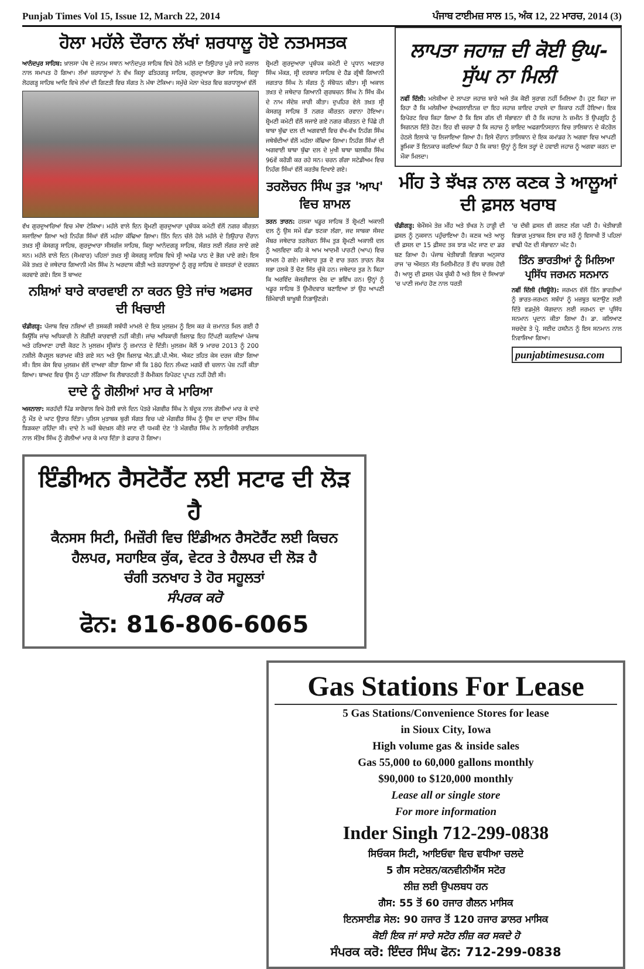Punjab Times Vol 15, Issue 12, March 22, 2014 ਪੰਜਾਬ ਟਾਈਮਜ਼ ਸਾਲ 15, ਅੰਕ 12, 22 ਮਾਰਚ, 2014 (3)
ਹੋਲਾ ਮਹੱਲੇ ਦੌਰਾਨ ਲੱਖਾਂ ਸ਼ਰਧਾਲੂ ਹੋਏ ਨਤਮਸਤਕ
ਆਨੰਦਪੁਰ ਸਾਹਿਬ: ਖ਼ਾਲਸਾ ਪੰਥ ਦੇ ਜਨਮ ਸਥਾਨ ਆਨੰਦਪੁਰ ਸਾਹਿਬ ਵਿਖੇ ਹੋਲੇ ਮਹੱਲੇ ਦਾ ਤਿਉਹਾਰ ਪੂਰੇ ਜਾਹੋ ਜਲਾਲ ਨਾਲ ਸਮਾਪਤ ਹੋ ਗਿਆ। ਲੱਖਾਂ ਸ਼ਰਧਾਲੂਆਂ ਨੇ ਵੱਖ ਕਿਲ੍ਹਾ ਫਤਿਹਗੜ੍ਹ ਸਾਹਿਬ, ਗੁਰਦੁਆਰਾ ਭੋਰਾ ਸਾਹਿਬ, ਕਿਲ੍ਹਾ ਲੋਹਗੜ੍ਹ ਸਾਹਿਬ ਆਦਿ ਵਿਖੇ ਲੱਖਾਂ ਦੀ ਗਿਣਤੀ ਵਿਚ ਸੰਗਤ ਨੇ ਮੱਥਾ ਟੇਕਿਆ। ਸਮੁੱਚੇ ਮੇਲਾ ਖੇਤਰ ਵਿਚ ਸ਼ਰਧਾਲੂਆਂ ਵੱਲੋਂ
ਵੱਖ ਗੁਰਦੁਆਰਿਆਂ ਵਿਚ ਮੱਥਾ ਟੇਕਿਆ। ਮਹੱਲੇ ਵਾਲੇ ਦਿਨ ਸ਼੍ਰੋਮਣੀ ਗੁਰਦੁਆਰਾ ਪ੍ਰਬੰਧਕ ਕਮੇਟੀ ਵੱਲੋਂ ਨਗਰ ਕੀਰਤਨ ਸਜਾਇਆ ਗਿਆ ਅਤੇ ਨਿਹੰਗ ਸਿੰਘਾਂ ਵੱਲੋਂ ਮਹੱਲਾ ਕੱਢਿਆ ਗਿਆ। ਤਿੰਨ ਦਿਨ ਚੱਲੇ ਹੋਲੇ ਮਹੱਲੇ ਦੇ ਤਿਉਹਾਰ ਦੌਰਾਨ ਤਖ਼ਤ ਸ੍ਰੀ ਕੇਸਗੜ੍ਹ ਸਾਹਿਬ, ਗੁਰਦੁਆਰਾ ਸੀਸਗੰਜ ਸਾਹਿਬ, ਕਿਲ੍ਹਾ ਆਨੰਦਗੜ੍ਹ ਸਾਹਿਬ, ਸੰਗਤ ਲਈ ਲੰਗਰ ਲਾਏ ਗਏ ਸਨ। ਮਹੱਲੇ ਵਾਲੇ ਦਿਨ (ਸੋਮਵਾਰ) ਪਹਿਲਾਂ ਤਖ਼ਤ ਸ੍ਰੀ ਕੇਸਗੜ੍ਹ ਸਾਹਿਬ ਵਿਖੇ ਸ੍ਰੀ ਅਖੰਡ ਪਾਠ ਦੇ ਭੋਗ ਪਾਏ ਗਏ। ਇਸ ਮੌਕੇ ਤਖ਼ਤ ਦੇ ਜਥੇਦਾਰ ਗਿਆਨੀ ਮੱਲ ਸਿੰਘ ਨੇ ਅਰਦਾਸ ਕੀਤੀ ਅਤੇ ਸ਼ਰਧਾਲੂਆਂ ਨੂੰ ਗੁਰੂ ਸਾਹਿਬ ਦੇ ਸ਼ਸਤਰਾਂ ਦੇ ਦਰਸ਼ਨ ਕਰਵਾਏ ਗਏ। ਇਸ ਤੋਂ ਬਾਅਦ
ਨਸ਼ਿਆਂ ਬਾਰੇ ਕਾਰਵਾਈ ਨਾ ਕਰਨ ਉਤੇ ਜਾਂਚ ਅਫਸਰ ਦੀ ਖਿਚਾਈ
ਚੰਡੀਗੜ੍ਹ: ਪੰਜਾਬ ਵਿਚ ਨਸ਼ਿਆਂ ਦੀ ਤਸਕਰੀ ਸਬੰਧੀ ਮਾਮਲੇ ਦੇ ਇਕ ਮੁਲਜ਼ਮ ਨੂੰ ਇਸ ਕਰ ਕੇ ਜ਼ਮਾਨਤ ਮਿਲ ਗਈ ਹੈ ਕਿਉਂਕਿ ਜਾਂਚ ਅਧਿਕਾਰੀ ਨੇ ਲੋੜੀਂਦੀ ਕਾਰਵਾਈ ਨਹੀਂ ਕੀਤੀ। ਜਾਂਚ ਅਧਿਕਾਰੀ ਖ਼ਿਲਾਫ਼ ਇਹ ਟਿੱਪਣੀ ਕਰਦਿਆਂ ਪੰਜਾਬ ਅਤੇ ਹਰਿਆਣਾ ਹਾਈ ਕੋਰਟ ਨੇ ਮੁਲਜ਼ਮ ਸ੍ਰੀਕਾਂਤ ਨੂੰ ਜ਼ਮਾਨਤ ਦੇ ਦਿੱਤੀ। ਮੁਲਜ਼ਮ ਕੋਲੋਂ 9 ਮਾਰਚ 2013 ਨੂੰ 200 ਨਸ਼ੀਲੇ ਕੈਪਸੂਲ ਬਰਾਮਦ ਕੀਤੇ ਗਏ ਸਨ ਅਤੇ ਉਸ ਖ਼ਿਲਾਫ਼ ਐਨ.ਡੀ.ਪੀ.ਐਸ. ਐਕਟ ਤਹਿਤ ਕੇਸ ਦਰਜ ਕੀਤਾ ਗਿਆ ਸੀ। ਇਸ ਕੇਸ ਵਿਚ ਮੁਲਜ਼ਮ ਵੱਲੋਂ ਦਾਅਵਾ ਕੀਤਾ ਗਿਆ ਸੀ ਕਿ 180 ਦਿਨ ਲੰਘਣ ਮਗਰੋਂ ਵੀ ਚਲਾਨ ਪੇਸ਼ ਨਹੀਂ ਕੀਤਾ ਗਿਆ। ਬਾਅਦ ਵਿਚ ਉਸ ਨੂੰ ਪਤਾ ਲੱਗਿਆ ਕਿ ਲੈਬਾਰਟਰੀ ਤੋਂ ਕੈਮੀਕਲ ਰਿਪੋਰਟ ਪ੍ਰਾਪਤ ਨਹੀਂ ਹੋਈ ਸੀ।
ਦਾਦੇ ਨੂੰ ਗੋਲੀਆਂ ਮਾਰ ਕੇ ਮਾਰਿਆ
ਅਜਨਾਲਾ: ਸਰਹੱਦੀ ਪਿੰਡ ਸਾਰੋਵਾਲ ਵਿਖੇ ਹੋਲੀ ਵਾਲੇ ਦਿਨ ਪੋਤਰੇ ਮੰਗਵੀਰ ਸਿੰਘ ਨੇ ਬੰਦੂਕ ਨਾਲ ਗੋਲੀਆਂ ਮਾਰ ਕੇ ਦਾਦੇ ਨੂੰ ਮੌਤ ਦੇ ਘਾਟ ਉਤਾਰ ਦਿੱਤਾ। ਪੁਲਿਸ ਮੁਤਾਬਕ ਬੁਰੀ ਸੰਗਤ ਵਿਚ ਪਏ ਮੰਗਵੀਰ ਸਿੰਘ ਨੂੰ ਉਸ ਦਾ ਦਾਦਾ ਸੰਤੋਖ ਸਿੰਘ ਝਿੜਕਦਾ ਰਹਿੰਦਾ ਸੀ। ਦਾਦੇ ਨੇ ਘਰੋਂ ਬੇਦਖ਼ਲ ਕੀਤੇ ਜਾਣ ਦੀ ਧਮਕੀ ਦੇਣ 'ਤੇ ਮੰਗਵੀਰ ਸਿੰਘ ਨੇ ਲਾਇਸੰਸੀ ਰਾਈਫਲ ਨਾਲ ਸੰਤੋਖ ਸਿੰਘ ਨੂੰ ਗੋਲੀਆਂ ਮਾਰ ਕੇ ਮਾਰ ਦਿੱਤਾ ਤੇ ਫਰਾਰ ਹੋ ਗਿਆ।
ਸ਼੍ਰੋਮਣੀ ਗੁਰਦੁਆਰਾ ਪ੍ਰਬੰਧਕ ਕਮੇਟੀ ਦੇ ਪ੍ਰਧਾਨ ਅਵਤਾਰ ਸਿੰਘ ਮੱਕੜ, ਸ੍ਰੀ ਦਰਬਾਰ ਸਾਹਿਬ ਦੇ ਹੈਡ ਗ੍ਰੰਥੀ ਗਿਆਨੀ ਜਗਤਾਰ ਸਿੰਘ ਨੇ ਸੰਗਤ ਨੂੰ ਸੰਬੋਧਨ ਕੀਤਾ। ਸ੍ਰੀ ਅਕਾਲ ਤਖ਼ਤ ਦੇ ਜਥੇਦਾਰ ਗਿਆਨੀ ਗੁਰਬਚਨ ਸਿੰਘ ਨੇ ਸਿੱਖ ਕੌਮ ਦੇ ਨਾਮ ਸੰਦੇਸ਼ ਜਾਰੀ ਕੀਤਾ। ਦੁਪਹਿਰ ਵੇਲੇ ਤਖ਼ਤ ਸ੍ਰੀ ਕੇਸਗੜ੍ਹ ਸਾਹਿਬ ਤੋਂ ਨਗਰ ਕੀਰਤਨ ਰਵਾਨਾ ਹੋਇਆ। ਸ਼੍ਰੋਮਣੀ ਕਮੇਟੀ ਵੱਲੋਂ ਸਜਾਏ ਗਏ ਨਗਰ ਕੀਰਤਨ ਦੇ ਪਿੱਛੇ ਹੀ ਬਾਬਾ ਬੁੱਢਾ ਦਲ ਦੀ ਅਗਵਾਈ ਵਿਚ ਵੱਖ-ਵੱਖ ਨਿਹੰਗ ਸਿੰਘ ਜਥੇਬੰਦੀਆਂ ਵੱਲੋਂ ਮਹੱਲਾ ਕੱਢਿਆ ਗਿਆ। ਨਿਹੰਗ ਸਿੰਘਾਂ ਦੀ ਅਗਵਾਈ ਬਾਬਾ ਬੁੱਢਾ ਦਲ ਦੇ ਮੁਖੀ ਬਾਬਾ ਬਲਬੀਰ ਸਿੰਘ 96ਵੇਂ ਕਰੋੜੀ ਕਰ ਰਹੇ ਸਨ। ਚਰਨ ਗੰਗਾ ਸਟੇਡੀਅਮ ਵਿਚ ਨਿਹੰਗ ਸਿੰਘਾਂ ਵੱਲੋਂ ਕਰਤੱਬ ਦਿਖਾਏ ਗਏ।
ਤਰਲੋਚਨ ਸਿੰਘ ਤੁੜ 'ਆਪ' ਵਿਚ ਸ਼ਾਮਲ
ਤਰਨ ਤਾਰਨ: ਹਲਕਾ ਖਡੂਰ ਸਾਹਿਬ ਤੋਂ ਸ਼੍ਰੋਮਣੀ ਅਕਾਲੀ ਦਲ ਨੂੰ ਉਸ ਸਮੇਂ ਵੱਡਾ ਝਟਕਾ ਲੱਗਾ, ਜਦ ਸਾਬਕਾ ਸੰਸਦ ਮੈਂਬਰ ਜਥੇਦਾਰ ਤਰਲੋਚਨ ਸਿੰਘ ਤੁੜ ਸ਼੍ਰੋਮਣੀ ਅਕਾਲੀ ਦਲ ਨੂੰ ਅਲਵਿਦਾ ਕਹਿ ਕੇ ਆਮ ਆਦਮੀ ਪਾਰਟੀ (ਆਪ) ਵਿਚ ਸ਼ਾਮਲ ਹੋ ਗਏ। ਜਥੇਦਾਰ ਤੁੜ ਦੋ ਵਾਰ ਤਰਨ ਤਾਰਨ ਲੋਕ ਸਭਾ ਹਲਕੇ ਤੋਂ ਚੋਣ ਜਿੱਤ ਚੁੱਕੇ ਹਨ। ਜਥੇਦਾਰ ਤੁੜ ਨੇ ਕਿਹਾ ਕਿ ਅਰਵਿੰਦ ਕੇਜਰੀਵਾਲ ਦੇਸ਼ ਦਾ ਭਵਿੱਖ ਹਨ। ਉਨ੍ਹਾਂ ਨੂੰ ਖਡੂਰ ਸਾਹਿਬ ਤੋਂ ਉਮੀਦਵਾਰ ਬਣਾਇਆ ਤਾਂ ਉਹ ਆਪਣੀ ਜ਼ਿੰਮੇਵਾਰੀ ਬਾਖ਼ੂਬੀ ਨਿਭਾਉਣਗੇ।
ਇੰਡੀਅਨ ਰੈਸਟੋਰੈਂਟ ਲਈ ਸਟਾਫ ਦੀ ਲੋੜ ਹੈ
ਕੈਨਸਸ ਸਿਟੀ, ਮਿਜ਼ੌਰੀ ਵਿਚ ਇੰਡੀਅਨ ਰੈਸਟੋਰੈਂਟ ਲਈ ਕਿਚਨ ਹੈਲਪਰ, ਸਹਾਇਕ ਕੁੱਕ, ਵੇਟਰ ਤੇ ਹੈਲਪਰ ਦੀ ਲੋੜ ਹੈ
ਚੰਗੀ ਤਨਖਾਹ ਤੇ ਹੋਰ ਸਹੂਲਤਾਂ
ਸੰਪਰਕ ਕਰੋ
ਫੋਨ: 816-806-6065
ਲਾਪਤਾ ਜਹਾਜ਼ ਦੀ ਕੋਈ ਉਘ-ਸੁੱਘ ਨਾ ਮਿਲੀ
ਨਵੀਂ ਦਿੱਲੀ: ਮਲੇਸ਼ੀਆ ਦੇ ਲਾਪਤਾ ਜਹਾਜ਼ ਬਾਰੇ ਅਜੇ ਤੱਕ ਕੋਈ ਸੁਰਾਗ ਨਹੀਂ ਮਿਲਿਆ ਹੈ। ਹੁਣ ਕਿਹਾ ਜਾ ਰਿਹਾ ਹੈ ਕਿ ਮਲੇਸ਼ੀਆ ਏਅਰਲਾਈਨਜ਼ ਦਾ ਇਹ ਜਹਾਜ਼ ਸ਼ਾਇਦ ਹਾਦਸੇ ਦਾ ਸ਼ਿਕਾਰ ਨਹੀਂ ਹੋਇਆ। ਇਕ ਰਿਪੋਰਟ ਵਿਚ ਕਿਹਾ ਗਿਆ ਹੈ ਕਿ ਇਸ ਗੱਲ ਦੀ ਸੰਭਾਵਨਾ ਵੀ ਹੈ ਕਿ ਜਹਾਜ਼ ਨੇ ਜ਼ਮੀਨ ਤੋਂ ਉਪਗ੍ਰਹਿ ਨੂੰ ਸਿਗਨਲ ਦਿੱਤੇ ਹੋਣ। ਇਹ ਵੀ ਚਰਚਾ ਹੈ ਕਿ ਜਹਾਜ਼ ਨੂੰ ਸ਼ਾਇਦ ਅਫਗਾਨਿਸਤਾਨ ਵਿਚ ਤਾਲਿਬਾਨ ਦੇ ਕੰਟਰੋਲ ਹੇਠਲੇ ਇਲਾਕੇ 'ਚ ਲਿਜਾਇਆ ਗਿਆ ਹੈ। ਇਸੇ ਦੌਰਾਨ ਤਾਲਿਬਾਨ ਦੇ ਇਕ ਕਮਾਂਡਰ ਨੇ ਅਗਵਾ ਵਿਚ ਆਪਣੀ ਭੂਮਿਕਾ ਤੋਂ ਇਨਕਾਰ ਕਰਦਿਆਂ ਕਿਹਾ ਹੈ ਕਿ ਕਾਸ਼! ਉਨ੍ਹਾਂ ਨੂੰ ਇਸ ਤਰ੍ਹਾਂ ਦੇ ਹਵਾਈ ਜਹਾਜ਼ ਨੂੰ ਅਗਵਾ ਕਰਨ ਦਾ ਮੌਕਾ ਮਿਲਦਾ।
ਮੀਂਹ ਤੇ ਝੱਖੜ ਨਾਲ ਕਣਕ ਤੇ ਆਲੂਆਂ ਦੀ ਫ਼ਸਲ ਖਰਾਬ
ਚੰਡੀਗੜ੍ਹ: ਬੇਮੌਸਮੇ ਤੇਜ਼ ਮੀਂਹ ਅਤੇ ਝੱਖੜ ਨੇ ਹਾੜ੍ਹੀ ਦੀ ਫ਼ਸਲ ਨੂੰ ਨੁਕਸਾਨ ਪਹੁੰਚਾਇਆ ਹੈ। ਕਣਕ ਅਤੇ ਆਲੂ ਦੀ ਫ਼ਸਲ ਦਾ 15 ਫ਼ੀਸਦ ਤਕ ਝਾੜ ਘੱਟ ਜਾਣ ਦਾ ਡਰ ਬਣ ਗਿਆ ਹੈ। ਪੰਜਾਬ ਖੇਤੀਬਾੜੀ ਵਿਭਾਗ ਅਨੁਸਾਰ ਰਾਜ 'ਚ ਔਸਤਨ ਸੱਤ ਮਿਲੀਮੀਟਰ ਤੋਂ ਵੱਧ ਬਾਰਸ਼ ਹੋਈ ਹੈ। ਆਲੂ ਦੀ ਫ਼ਸਲ ਪੱਕ ਚੁੱਕੀ ਹੈ ਅਤੇ ਇਸ ਦੇ ਸਿਆੜਾਂ 'ਚ ਪਾਣੀ ਜਮਾਂਹ ਹੋਣ ਨਾਲ ਧਰਤੀ
'ਚ ਦੱਬੀ ਫ਼ਸਲ ਵੀ ਗਲਣ ਲੱਗ ਪਈ ਹੈ। ਖੇਤੀਬਾੜੀ ਵਿਭਾਗ ਮੁਤਾਬਕ ਇਸ ਵਾਰ ਸਰੋਂ ਨੂੰ ਵਿਸਾਖੀ ਤੋਂ ਪਹਿਲਾਂ ਵਾਢੀ ਪੈਣ ਦੀ ਸੰਭਾਵਨਾ ਘੱਟ ਹੈ।
ਤਿੰਨ ਭਾਰਤੀਆਂ ਨੂੰ ਮਿਲਿਆ ਪ੍ਰਸਿੱਧ ਜਰਮਨ ਸਨਮਾਨ
ਨਵੀਂ ਦਿੱਲੀ (ਬਿਊਰੋ): ਜਰਮਨ ਵੱਲੋਂ ਤਿੰਨ ਭਾਰਤੀਆਂ ਨੂੰ ਭਾਰਤ-ਜਰਮਨ ਸਬੰਧਾਂ ਨੂੰ ਮਜ਼ਬੂਤ ਬਣਾਉਣ ਲਈ ਦਿੱਤੇ ਵਡਮੁੱਲੇ ਯੋਗਦਾਨ ਲਈ ਜਰਮਨ ਦਾ ਪ੍ਰਸਿੱਧ ਸਨਮਾਨ ਪ੍ਰਦਾਨ ਕੀਤਾ ਗਿਆ ਹੈ। ਡਾ. ਕਲਿਆਣ ਸਚਦੇਵ ਤੇ ਪ੍ਰੋ. ਸਈਦ ਹਸਨੈਨ ਨੂੰ ਇਸ ਸਨਮਾਨ ਨਾਲ ਨਿਵਾਜਿਆ ਗਿਆ।
punjabtimesusa.com
Gas Stations For Lease
5 Gas Stations/Convenience Stores for lease
in Sioux City, Iowa
High volume gas & inside sales
Gas 55,000 to 60,000 gallons monthly
$90,000 to $120,000 monthly
Lease all or single store
For more information
Inder Singh 712-299-0838
ਸਿਓਕਸ ਸਿਟੀ, ਆਇਓਵਾ ਵਿਚ ਵਧੀਆ ਚਲਦੇ
5 ਗੈਸ ਸਟੇਸ਼ਨ/ਕਨਵੀਨੀਐਂਸ ਸਟੋਰ
ਲੀਜ਼ ਲਈ ਉਪਲਬਧ ਹਨ
ਗੈਸ: 55 ਤੋਂ 60 ਹਜਾਰ ਗੈਲਨ ਮਾਸਿਕ
ਇਨਸਾਈਡ ਸੇਲ: 90 ਹਜਾਰ ਤੋਂ 120 ਹਜਾਰ ਡਾਲਰ ਮਾਸਿਕ
ਕੋਈ ਇਕ ਜਾਂ ਸਾਰੇ ਸਟੋਰ ਲੀਜ਼ ਕਰ ਸਕਦੇ ਹੋ
ਸੰਪਰਕ ਕਰੋ: ਇੰਦਰ ਸਿੰਘ ਫੋਨ: 712-299-0838